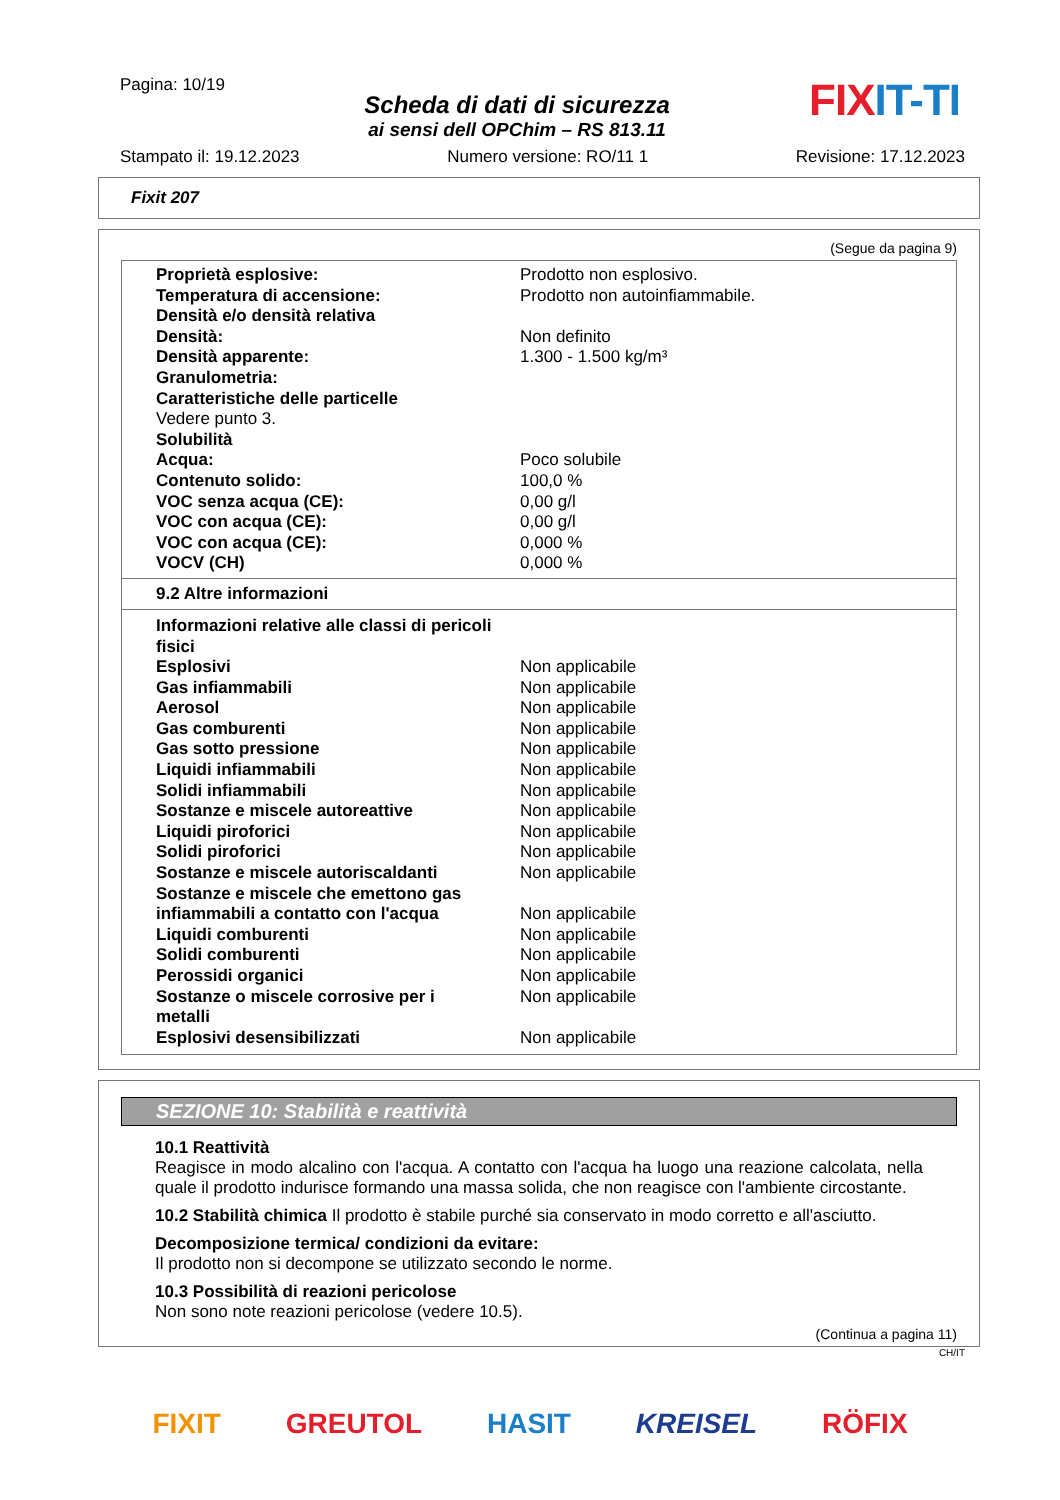Pagina: 10/19
Scheda di dati di sicurezza
ai sensi dell OPChim – RS 813.11
FIX IT-TI
Stampato il: 19.12.2023 Numero versione: RO/11 1 Revisione: 17.12.2023
Fixit 207
(Segue da pagina 9)
| Proprietà esplosive: | Prodotto non esplosivo. |
| Temperatura di accensione: | Prodotto non autoinfiammabile. |
| Densità e/o densità relativa | |
| Densità: | Non definito |
| Densità apparente: | 1.300 - 1.500 kg/m³ |
| Granulometria: | |
| Caratteristiche delle particelle | |
| Vedere punto 3. | |
| Solubilità | |
| Acqua: | Poco solubile |
| Contenuto solido: | 100,0 % |
| VOC senza acqua (CE): | 0,00 g/l |
| VOC con acqua (CE): | 0,00 g/l |
| VOC con acqua (CE): | 0,000 % |
| VOCV (CH) | 0,000 % |
9.2 Altre informazioni
| Informazioni relative alle classi di pericoli fisici | |
| Esplosivi | Non applicabile |
| Gas infiammabili | Non applicabile |
| Aerosol | Non applicabile |
| Gas comburenti | Non applicabile |
| Gas sotto pressione | Non applicabile |
| Liquidi infiammabili | Non applicabile |
| Solidi infiammabili | Non applicabile |
| Sostanze e miscele autoreattive | Non applicabile |
| Liquidi piroforici | Non applicabile |
| Solidi piroforici | Non applicabile |
| Sostanze e miscele autoriscaldanti | Non applicabile |
| Sostanze e miscele che emettono gas infiammabili a contatto con l'acqua | Non applicabile |
| Liquidi comburenti | Non applicabile |
| Solidi comburenti | Non applicabile |
| Perossidi organici | Non applicabile |
| Sostanze o miscele corrosive per i metalli | Non applicabile |
| Esplosivi desensibilizzati | Non applicabile |
SEZIONE 10: Stabilità e reattività
10.1 Reattività
Reagisce in modo alcalino con l'acqua. A contatto con l'acqua ha luogo una reazione calcolata, nella quale il prodotto indurisce formando una massa solida, che non reagisce con l'ambiente circostante.
10.2 Stabilità chimica Il prodotto è stabile purché sia conservato in modo corretto e all'asciutto.
Decomposizione termica/ condizioni da evitare:
Il prodotto non si decompone se utilizzato secondo le norme.
10.3 Possibilità di reazioni pericolose
Non sono note reazioni pericolose (vedere 10.5).
(Continua a pagina 11)
CH/IT
FIXIT GREUTOL HASIT KREISEL RÖFIX